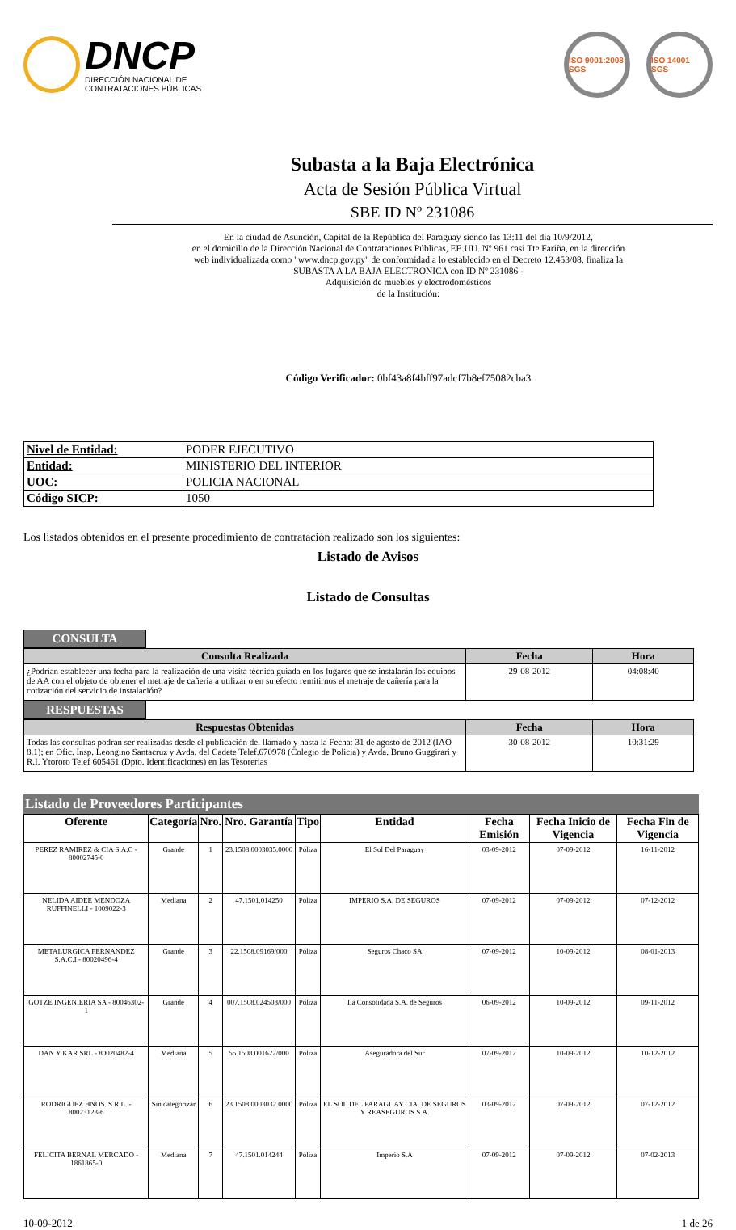DNCP
DIRECCIÓN NACIONAL DE
CONTRATACIONES PÚBLICAS
ISO 9001:2008 SGS
ISO 14001 SGS
Subasta a la Baja Electrónica
Acta de Sesión Pública Virtual
SBE ID Nº 231086
En la ciudad de Asunción, Capital de la República del Paraguay siendo las 13:11 del día 10/9/2012,
en el domicilio de la Dirección Nacional de Contrataciones Públicas, EE.UU. Nº 961 casi Tte Fariña, en la dirección
web individualizada como "www.dncp.gov.py" de conformidad a lo establecido en el Decreto 12.453/08, finaliza la
SUBASTA A LA BAJA ELECTRONICA con ID Nº 231086 -
Adquisición de muebles y electrodomésticos
de la Institución:
Código Verificador: 0bf43a8f4bff97adcf7b8ef75082cba3
| Nivel de Entidad: | PODER EJECUTIVO |
| Entidad: | MINISTERIO DEL INTERIOR |
| UOC: | POLICIA NACIONAL |
| Código SICP: | 1050 |
Los listados obtenidos en el presente procedimiento de contratación realizado son los siguientes:
Listado de Avisos
Listado de Consultas
CONSULTA
| Consulta Realizada | Fecha | Hora |
| --- | --- | --- |
| ¿Podrían establecer una fecha para la realización de una visita técnica guiada en los lugares que se instalarán los equipos de AA con el objeto de obtener el metraje de cañería a utilizar o en su efecto remitirnos el metraje de cañería para la cotización del servicio de instalación? | 29-08-2012 | 04:08:40 |
RESPUESTAS
| Respuestas Obtenidas | Fecha | Hora |
| --- | --- | --- |
| Todas las consultas podran ser realizadas desde el publicación del llamado y hasta la Fecha: 31 de agosto de 2012 (IAO 8.1); en Ofic. Insp. Leongino Santacruz y Avda. del Cadete Telef.670978 (Colegio de Policia) y Avda. Bruno Guggirari y R.I. Ytororo Telef 605461 (Dpto. Identificaciones) en las Tesorerias | 30-08-2012 | 10:31:29 |
Listado de Proveedores Participantes
| Oferente | Categoría | Nro. | Nro. Garantía | Tipo | Entidad | Fecha Emisión | Fecha Inicio de Vigencia | Fecha Fin de Vigencia |
| --- | --- | --- | --- | --- | --- | --- | --- | --- |
| PEREZ RAMIREZ & CIA S.A.C - 80002745-0 | Grande | 1 | 23.1508.0003035.0000 | Póliza | El Sol Del Paraguay | 03-09-2012 | 07-09-2012 | 16-11-2012 |
| NELIDA AIDEE MENDOZA RUFFINELLI - 1009022-3 | Mediana | 2 | 47.1501.014250 | Póliza | IMPERIO S.A. DE SEGUROS | 07-09-2012 | 07-09-2012 | 07-12-2012 |
| METALURGICA FERNANDEZ S.A.C.I - 80020496-4 | Grande | 3 | 22.1508.09169/000 | Póliza | Seguros Chaco SA | 07-09-2012 | 10-09-2012 | 08-01-2013 |
| GOTZE INGENIERIA SA - 80046302-1 | Grande | 4 | 007.1508.024508/000 | Póliza | La Consolidada S.A. de Seguros | 06-09-2012 | 10-09-2012 | 09-11-2012 |
| DAN Y KAR SRL - 80020482-4 | Mediana | 5 | 55.1508.001622/000 | Póliza | Aseguradora del Sur | 07-09-2012 | 10-09-2012 | 10-12-2012 |
| RODRIGUEZ HNOS. S.R.L. - 80023123-6 | Sin categorizar | 6 | 23.1508.0003032.0000 | Póliza | EL SOL DEL PARAGUAY CIA. DE SEGUROS Y REASEGUROS S.A. | 03-09-2012 | 07-09-2012 | 07-12-2012 |
| FELICITA BERNAL MERCADO - 1861865-0 | Mediana | 7 | 47.1501.014244 | Póliza | Imperio S.A | 07-09-2012 | 07-09-2012 | 07-02-2013 |
10-09-2012 1 de 26